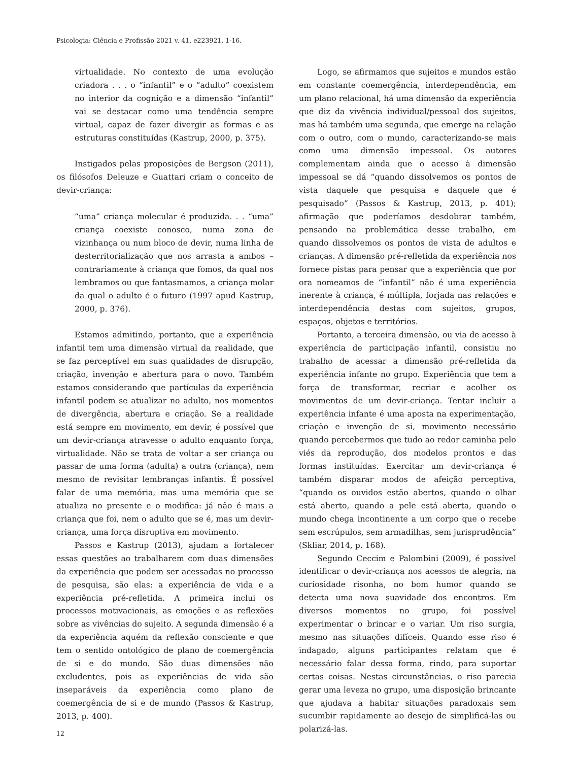Psicologia: Ciência e Profissão 2021 v. 41, e223921, 1-16.
virtualidade. No contexto de uma evolução criadora . . . o “infantil” e o “adulto” coexistem no interior da cognição e a dimensão “infantil” vai se destacar como uma tendência sempre virtual, capaz de fazer divergir as formas e as estruturas constituídas (Kastrup, 2000, p. 375).
Instigados pelas proposições de Bergson (2011), os filósofos Deleuze e Guattari criam o conceito de devir-criança:
“uma” criança molecular é produzida. . . “uma” criança coexiste conosco, numa zona de vizinhança ou num bloco de devir, numa linha de desterritorialização que nos arrasta a ambos – contrariamente à criança que fomos, da qual nos lembramos ou que fantasmamos, a criança molar da qual o adulto é o futuro (1997 apud Kastrup, 2000, p. 376).
Estamos admitindo, portanto, que a experiência infantil tem uma dimensão virtual da realidade, que se faz perceptível em suas qualidades de disrupção, criação, invenção e abertura para o novo. Também estamos considerando que partículas da experiência infantil podem se atualizar no adulto, nos momentos de divergência, abertura e criação. Se a realidade está sempre em movimento, em devir, é possível que um devir-criança atravesse o adulto enquanto força, virtualidade. Não se trata de voltar a ser criança ou passar de uma forma (adulta) a outra (criança), nem mesmo de revisitar lembranças infantis. É possível falar de uma memória, mas uma memória que se atualiza no presente e o modifica: já não é mais a criança que foi, nem o adulto que se é, mas um devir-criança, uma força disruptiva em movimento.
Passos e Kastrup (2013), ajudam a fortalecer essas questões ao trabalharem com duas dimensões da experiência que podem ser acessadas no processo de pesquisa, são elas: a experiência de vida e a experiência pré-refletida. A primeira inclui os processos motivacionais, as emoções e as reflexões sobre as vivências do sujeito. A segunda dimensão é a da experiência aquém da reflexão consciente e que tem o sentido ontológico de plano de coemergência de si e do mundo. São duas dimensões não excludentes, pois as experiências de vida são inseparáveis da experiência como plano de coemergência de si e de mundo (Passos & Kastrup, 2013, p. 400).
Logo, se afirmamos que sujeitos e mundos estão em constante coemergência, interdependência, em um plano relacional, há uma dimensão da experiência que diz da vivência individual/pessoal dos sujeitos, mas há também uma segunda, que emerge na relação com o outro, com o mundo, caracterizando-se mais como uma dimensão impessoal. Os autores complementam ainda que o acesso à dimensão impessoal se dá “quando dissolvemos os pontos de vista daquele que pesquisa e daquele que é pesquisado” (Passos & Kastrup, 2013, p. 401); afirmação que poderíamos desdobrar também, pensando na problemática desse trabalho, em quando dissolvemos os pontos de vista de adultos e crianças. A dimensão pré-refletida da experiência nos fornece pistas para pensar que a experiência que por ora nomeamos de “infantil” não é uma experiência inerente à criança, é múltipla, forjada nas relações e interdependência destas com sujeitos, grupos, espaços, objetos e territórios.
Portanto, a terceira dimensão, ou via de acesso à experiência de participação infantil, consistiu no trabalho de acessar a dimensão pré-refletida da experiência infante no grupo. Experiência que tem a força de transformar, recriar e acolher os movimentos de um devir-criança. Tentar incluir a experiência infante é uma aposta na experimentação, criação e invenção de si, movimento necessário quando percebermos que tudo ao redor caminha pelo viés da reprodução, dos modelos prontos e das formas instituídas. Exercitar um devir-criança é também disparar modos de afeição perceptiva, “quando os ouvidos estão abertos, quando o olhar está aberto, quando a pele está aberta, quando o mundo chega incontinente a um corpo que o recebe sem escrúpulos, sem armadilhas, sem jurisprudência” (Skliar, 2014, p. 168).
Segundo Ceccim e Palombini (2009), é possível identificar o devir-criança nos acessos de alegria, na curiosidade risonha, no bom humor quando se detecta uma nova suavidade dos encontros. Em diversos momentos no grupo, foi possível experimentar o brincar e o variar. Um riso surgia, mesmo nas situações difíceis. Quando esse riso é indagado, alguns participantes relatam que é necessário falar dessa forma, rindo, para suportar certas coisas. Nestas circunstâncias, o riso parecia gerar uma leveza no grupo, uma disposição brincante que ajudava a habitar situações paradoxais sem sucumbir rapidamente ao desejo de simplificá-las ou polarizá-las.
12